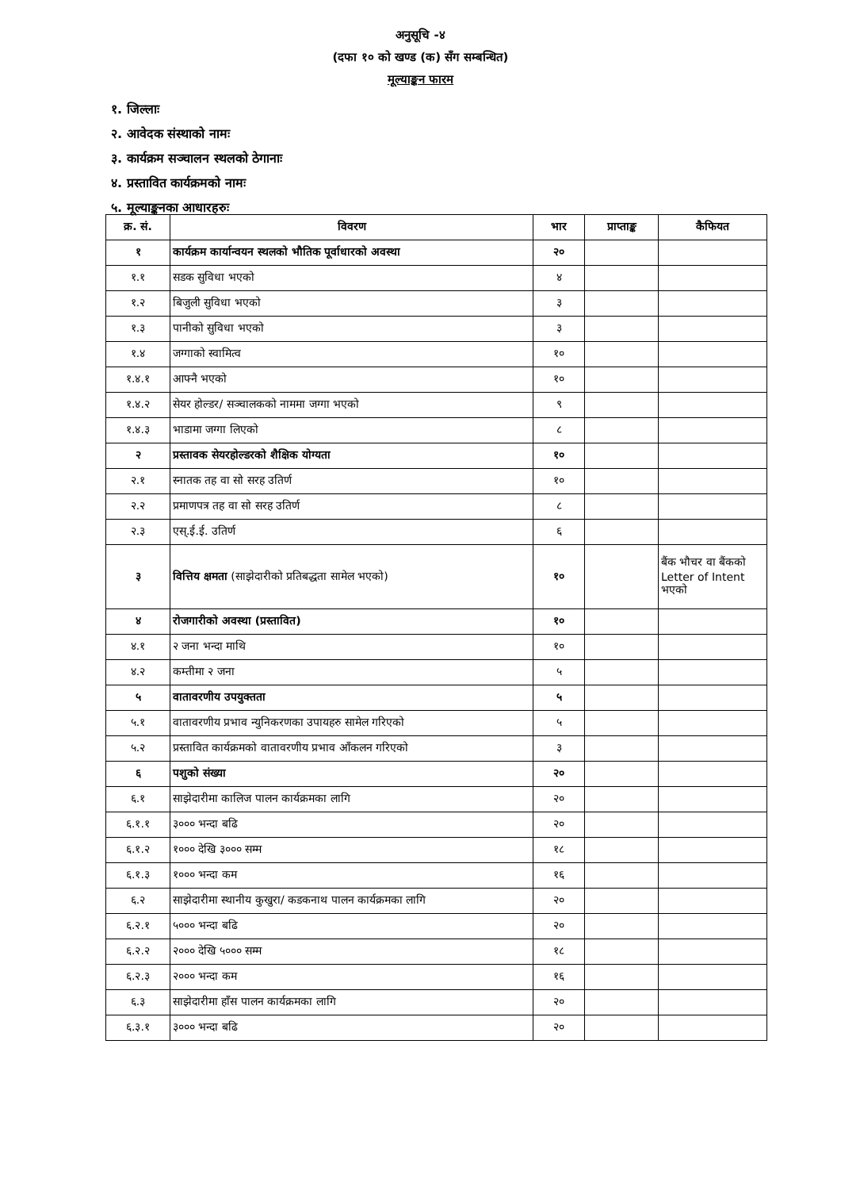अनुसूचि -४
(दफा १० को खण्ड (क) सँग सम्बन्धित)
मूल्याङ्कन फारम
१. जिल्लाः
२. आवेदक संस्थाको नामः
३. कार्यक्रम सञ्चालन स्थलको ठेगानाः
४. प्रस्तावित कार्यक्रमको नामः
५. मूल्याङ्कनका आधारहरुः
| क्र. सं. | विवरण | भार | प्राप्ताङ्क | कैफियत |
| --- | --- | --- | --- | --- |
| १ | कार्यक्रम कार्यान्वयन स्थलको भौतिक पूर्वाधारको अवस्था | २० | | |
| १.१ | सडक सुविधा भएको | ४ | | |
| १.२ | बिजुली सुविधा भएको | ३ | | |
| १.३ | पानीको सुविधा भएको | ३ | | |
| १.४ | जग्गाको स्वामित्व | १० | | |
| १.४.१ | आफ्नै भएको | १० | | |
| १.४.२ | सेयर होल्डर/ सञ्चालकको नाममा जग्गा भएको | ९ | | |
| १.४.३ | भाडामा जग्गा लिएको | ८ | | |
| २ | प्रस्तावक सेयरहोल्डरको शैक्षिक योग्यता | १० | | |
| २.१ | स्नातक तह वा सो सरह उतिर्ण | १० | | |
| २.२ | प्रमाणपत्र तह वा सो सरह उतिर्ण | ८ | | |
| २.३ | एस्.ई.ई. उतिर्ण | ६ | | |
| ३ | वित्तिय क्षमता (साझेदारीको प्रतिबद्धता सामेल भएको) | १० | | बैंक भौचर वा बैंकको Letter of Intent भएको |
| ४ | रोजगारीको अवस्था (प्रस्तावित) | १० | | |
| ४.१ | २ जना भन्दा माथि | १० | | |
| ४.२ | कम्तीमा २ जना | ५ | | |
| ५ | वातावरणीय उपयुक्तता | ५ | | |
| ५.१ | वातावरणीय प्रभाव न्युनिकरणका उपायहरु सामेल गरिएको | ५ | | |
| ५.२ | प्रस्तावित कार्यक्रमको वातावरणीय प्रभाव आँकलन गरिएको | ३ | | |
| ६ | पशुको संख्या | २० | | |
| ६.१ | साझेदारीमा कालिज पालन कार्यक्रमका लागि | २० | | |
| ६.१.१ | ३००० भन्दा बढि | २० | | |
| ६.१.२ | १००० देखि ३००० सम्म | १८ | | |
| ६.१.३ | १००० भन्दा कम | १६ | | |
| ६.२ | साझेदारीमा स्थानीय कुखुरा/ कडकनाथ पालन कार्यक्रमका लागि | २० | | |
| ६.२.१ | ५००० भन्दा बढि | २० | | |
| ६.२.२ | २००० देखि ५००० सम्म | १८ | | |
| ६.२.३ | २००० भन्दा कम | १६ | | |
| ६.३ | साझेदारीमा हाँस पालन कार्यक्रमका लागि | २० | | |
| ६.३.१ | ३००० भन्दा बढि | २० | | |